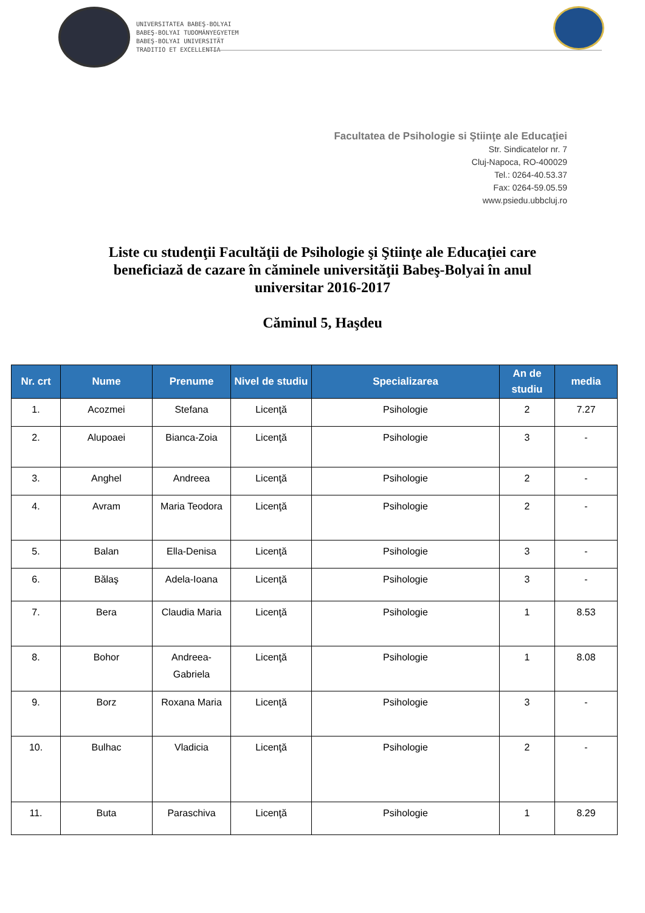UNIVERSITATEA BABEŞ-BOLYAI
BABEŞ-BOLYAI TUDOMÁNYEGYETEM
BABEŞ-BOLYAI UNIVERSITÄT
TRADITIO ET EXCELLENTIA
Facultatea de Psihologie si Ştiinţe ale Educaţiei
Str. Sindicatelor nr. 7
Cluj-Napoca, RO-400029
Tel.: 0264-40.53.37
Fax: 0264-59.05.59
www.psiedu.ubbcluj.ro
Liste cu studenţii Facultăţii de Psihologie şi Ştiinţe ale Educaţiei care beneficiază de cazare în căminele universităţii Babeş-Bolyai în anul universitar 2016-2017
Căminul 5, Haşdeu
| Nr. crt | Nume | Prenume | Nivel de studiu | Specializarea | An de studiu | media |
| --- | --- | --- | --- | --- | --- | --- |
| 1. | Acozmei | Stefana | Licenţă | Psihologie | 2 | 7.27 |
| 2. | Alupoaei | Bianca-Zoia | Licenţă | Psihologie | 3 | - |
| 3. | Anghel | Andreea | Licenţă | Psihologie | 2 | - |
| 4. | Avram | Maria Teodora | Licenţă | Psihologie | 2 | - |
| 5. | Balan | Ella-Denisa | Licenţă | Psihologie | 3 | - |
| 6. | Bălaş | Adela-Ioana | Licenţă | Psihologie | 3 | - |
| 7. | Bera | Claudia Maria | Licenţă | Psihologie | 1 | 8.53 |
| 8. | Bohor | Andreea-Gabriela | Licenţă | Psihologie | 1 | 8.08 |
| 9. | Borz | Roxana Maria | Licenţă | Psihologie | 3 | - |
| 10. | Bulhac | Vladicia | Licenţă | Psihologie | 2 | - |
| 11. | Buta | Paraschiva | Licenţă | Psihologie | 1 | 8.29 |